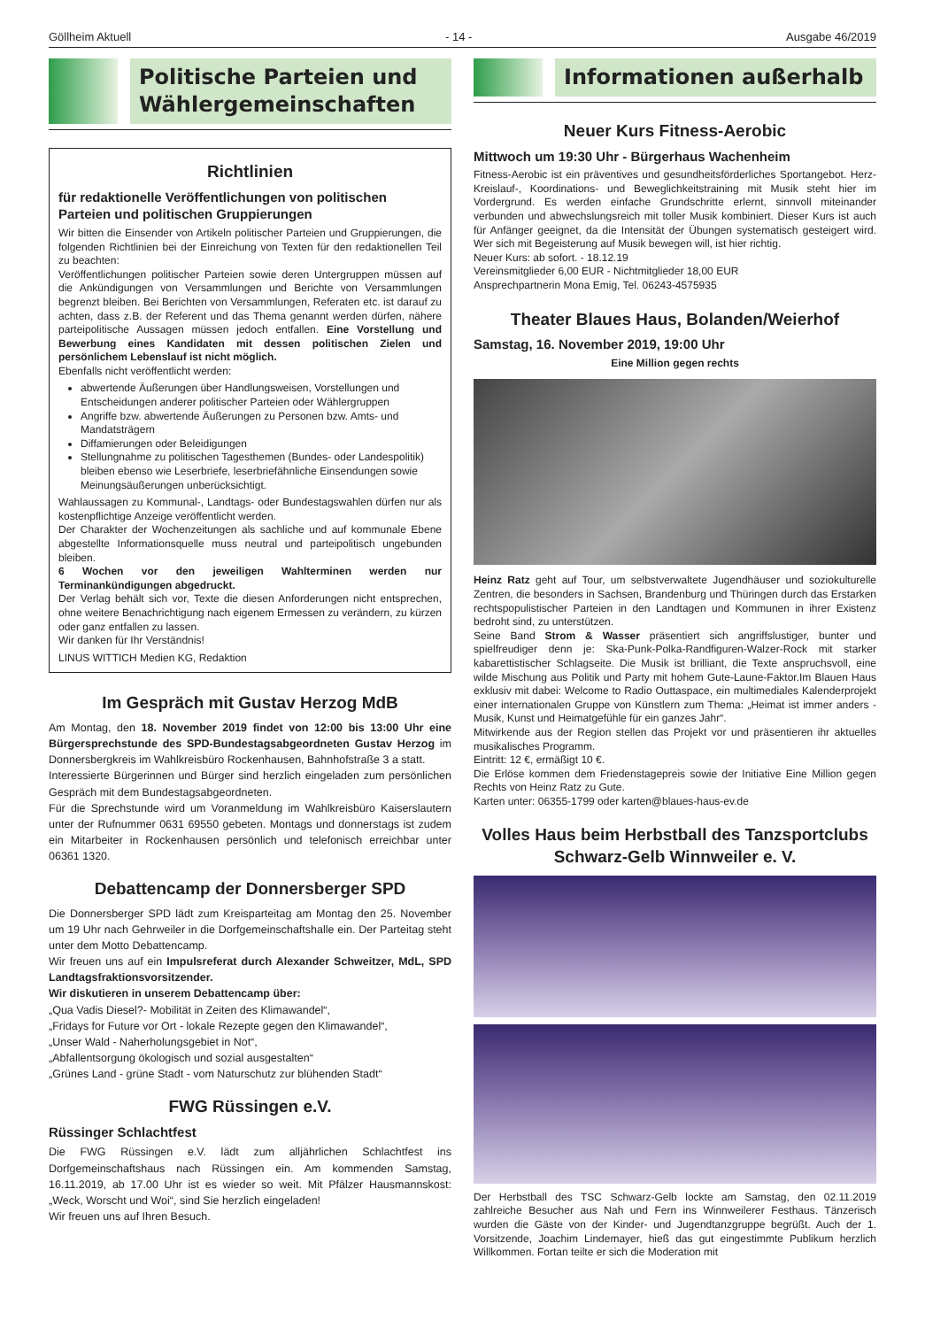Göllheim Aktuell - 14 - Ausgabe 46/2019
Politische Parteien und Wählergemeinschaften
Richtlinien
für redaktionelle Veröffentlichungen von politischen Parteien und politischen Gruppierungen
Wir bitten die Einsender von Artikeln politischer Parteien und Gruppierungen, die folgenden Richtlinien bei der Einreichung von Texten für den redaktionellen Teil zu beachten:
Veröffentlichungen politischer Parteien sowie deren Untergruppen müssen auf die Ankündigungen von Versammlungen und Berichte von Versammlungen begrenzt bleiben. Bei Berichten von Versammlungen, Referaten etc. ist darauf zu achten, dass z.B. der Referent und das Thema genannt werden dürfen, nähere parteipolitische Aussagen müssen jedoch entfallen. Eine Vorstellung und Bewerbung eines Kandidaten mit dessen politischen Zielen und persönlichem Lebenslauf ist nicht möglich.
Ebenfalls nicht veröffentlicht werden:
abwertende Äußerungen über Handlungsweisen, Vorstellungen und Entscheidungen anderer politischer Parteien oder Wählergruppen
Angriffe bzw. abwertende Äußerungen zu Personen bzw. Amts- und Mandatsträgern
Diffamierungen oder Beleidigungen
Stellungnahme zu politischen Tagesthemen (Bundes- oder Landespolitik) bleiben ebenso wie Leserbriefe, leserbriefähnliche Einsendungen sowie Meinungsäußerungen unberücksichtigt.
Wahlaussagen zu Kommunal-, Landtags- oder Bundestagswahlen dürfen nur als kostenpflichtige Anzeige veröffentlicht werden.
Der Charakter der Wochenzeitungen als sachliche und auf kommunale Ebene abgestellte Informationsquelle muss neutral und parteipolitisch ungebunden bleiben.
6 Wochen vor den jeweiligen Wahlterminen werden nur Terminankündigungen abgedruckt.
Der Verlag behält sich vor, Texte die diesen Anforderungen nicht entsprechen, ohne weitere Benachrichtigung nach eigenem Ermessen zu verändern, zu kürzen oder ganz entfallen zu lassen.
Wir danken für Ihr Verständnis!
LINUS WITTICH Medien KG, Redaktion
Im Gespräch mit Gustav Herzog MdB
Am Montag, den 18. November 2019 findet von 12:00 bis 13:00 Uhr eine Bürgersprechstunde des SPD-Bundestagsabgeordneten Gustav Herzog im Donnersbergkreis im Wahlkreisbüro Rockenhausen, Bahnhofstraße 3 a statt.
Interessierte Bürgerinnen und Bürger sind herzlich eingeladen zum persönlichen Gespräch mit dem Bundestagsabgeordneten.
Für die Sprechstunde wird um Voranmeldung im Wahlkreisbüro Kaiserslautern unter der Rufnummer 0631 69550 gebeten. Montags und donnerstags ist zudem ein Mitarbeiter in Rockenhausen persönlich und telefonisch erreichbar unter 06361 1320.
Debattencamp der Donnersberger SPD
Die Donnersberger SPD lädt zum Kreisparteitag am Montag den 25. November um 19 Uhr nach Gehrweiler in die Dorfgemeinschaftshalle ein. Der Parteitag steht unter dem Motto Debattencamp.
Wir freuen uns auf ein Impulsreferat durch Alexander Schweitzer, MdL, SPD Landtagsfraktionsvorsitzender.
Wir diskutieren in unserem Debattencamp über:
„Qua Vadis Diesel?- Mobilität in Zeiten des Klimawandel“,
„Fridays for Future vor Ort - lokale Rezepte gegen den Klimawandel“,
„Unser Wald - Naherholungsgebiet in Not“,
„Abfallentsorgung ökologisch und sozial ausgestalten“
„Grünes Land - grüne Stadt - vom Naturschutz zur blühenden Stadt“
FWG Rüssingen e.V.
Rüssinger Schlachtfest
Die FWG Rüssingen e.V. lädt zum alljährlichen Schlachtfest ins Dorfgemeinschaftshaus nach Rüssingen ein. Am kommenden Samstag, 16.11.2019, ab 17.00 Uhr ist es wieder so weit. Mit Pfälzer Hausmannskost: „Weck, Worscht und Woi“, sind Sie herzlich eingeladen!
Wir freuen uns auf Ihren Besuch.
Informationen außerhalb
Neuer Kurs Fitness-Aerobic
Mittwoch um 19:30 Uhr - Bürgerhaus Wachenheim
Fitness-Aerobic ist ein präventives und gesundheitsförderliches Sportangebot. Herz-Kreislauf-, Koordinations- und Beweglichkeitstraining mit Musik steht hier im Vordergrund. Es werden einfache Grundschritte erlernt, sinnvoll miteinander verbunden und abwechslungsreich mit toller Musik kombiniert. Dieser Kurs ist auch für Anfänger geeignet, da die Intensität der Übungen systematisch gesteigert wird. Wer sich mit Begeisterung auf Musik bewegen will, ist hier richtig.
Neuer Kurs: ab sofort. - 18.12.19
Vereinsmitglieder 6,00 EUR - Nichtmitglieder 18,00 EUR
Ansprechpartnerin Mona Emig, Tel. 06243-4575935
Theater Blaues Haus, Bolanden/Weierhof
Samstag, 16. November 2019, 19:00 Uhr
Eine Million gegen rechts
Heinz Ratz geht auf Tour, um selbstverwaltete Jugendhäuser und soziokulturelle Zentren, die besonders in Sachsen, Brandenburg und Thüringen durch das Erstarken rechtspopulistischer Parteien in den Landtagen und Kommunen in ihrer Existenz bedroht sind, zu unterstützen.
Seine Band Strom & Wasser präsentiert sich angriffslustiger, bunter und spielfreudiger denn je: Ska-Punk-Polka-Randfiguren-Walzer-Rock mit starker kabarettistischer Schlagseite. Die Musik ist brilliant, die Texte anspruchsvoll, eine wilde Mischung aus Politik und Party mit hohem Gute-Laune-Faktor.Im Blauen Haus exklusiv mit dabei: Welcome to Radio Outtaspace, ein multimediales Kalenderprojekt einer internationalen Gruppe von Künstlern zum Thema: „Heimat ist immer anders - Musik, Kunst und Heimatgefühle für ein ganzes Jahr“.
Mitwirkende aus der Region stellen das Projekt vor und präsentieren ihr aktuelles musikalisches Programm.
Eintritt: 12 €, ermäßigt 10 €.
Die Erlöse kommen dem Friedenstagepreis sowie der Initiative Eine Million gegen Rechts von Heinz Ratz zu Gute.
Karten unter: 06355-1799 oder karten@blaues-haus-ev.de
Volles Haus beim Herbstball des Tanzsportclubs Schwarz-Gelb Winnweiler e. V.
Der Herbstball des TSC Schwarz-Gelb lockte am Samstag, den 02.11.2019 zahlreiche Besucher aus Nah und Fern ins Winnweilerer Festhaus. Tänzerisch wurden die Gäste von der Kinder- und Jugendtanzgruppe begrüßt. Auch der 1. Vorsitzende, Joachim Lindemayer, hieß das gut eingestimmte Publikum herzlich Willkommen. Fortan teilte er sich die Moderation mit